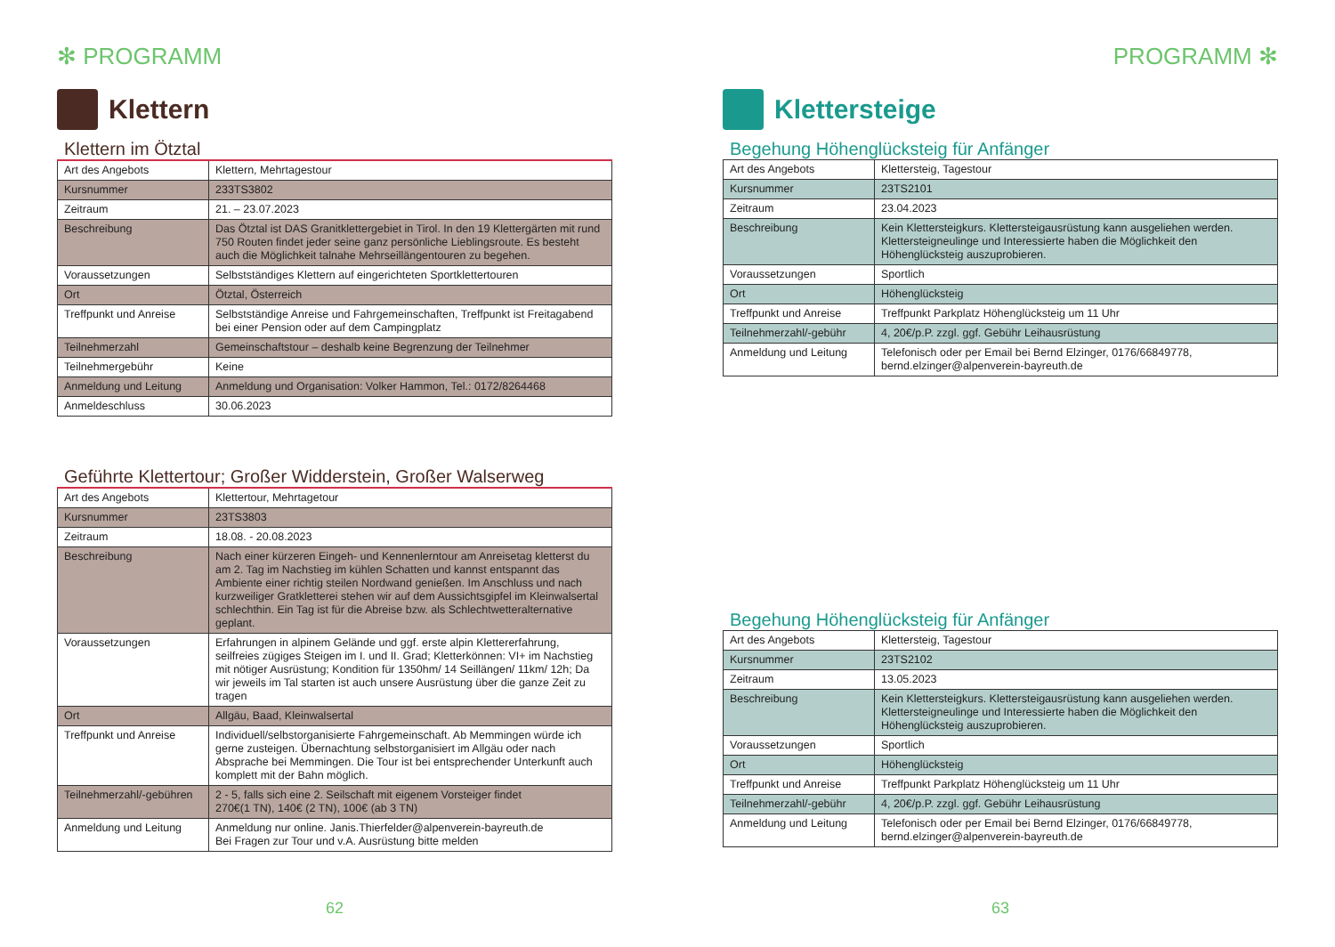✻ PROGRAMM
Klettern
Klettern im Ötztal
| Art des Angebots | Klettern, Mehrtagestour |
| Kursnummer | 233TS3802 |
| Zeitraum | 21. – 23.07.2023 |
| Beschreibung | Das Ötztal ist DAS Granitklettergebiet in Tirol. In den 19 Klettergärten mit rund 750 Routen findet jeder seine ganz persönliche Lieblingsroute. Es besteht auch die Möglichkeit talnahe Mehrseillängentouren zu begehen. |
| Voraussetzungen | Selbstständiges Klettern auf eingerichteten Sportklettertouren |
| Ort | Ötztal, Österreich |
| Treffpunkt und Anreise | Selbstständige Anreise und Fahrgemeinschaften, Treffpunkt ist Freitagabend bei einer Pension oder auf dem Campingplatz |
| Teilnehmerzahl | Gemeinschaftstour – deshalb keine Begrenzung der Teilnehmer |
| Teilnehmergebühr | Keine |
| Anmeldung und Leitung | Anmeldung und Organisation: Volker Hammon, Tel.: 0172/8264468 |
| Anmeldeschluss | 30.06.2023 |
Geführte Klettertour; Großer Widderstein, Großer Walserweg
| Art des Angebots | Klettertour, Mehrtagetour |
| Kursnummer | 23TS3803 |
| Zeitraum | 18.08. - 20.08.2023 |
| Beschreibung | Nach einer kürzeren Eingeh- und Kennenlerntour am Anreisetag kletterst du am 2. Tag im Nachstieg im kühlen Schatten und kannst entspannt das Ambiente einer richtig steilen Nordwand genießen. Im Anschluss und nach kurzweiliger Gratkletterei stehen wir auf dem Aussichtsgipfel im Kleinwalsertal schlechthin. Ein Tag ist für die Abreise bzw. als Schlechtwetteralternative geplant. |
| Voraussetzungen | Erfahrungen in alpinem Gelände und ggf. erste alpin Klettererfahrung, seilfreies zügiges Steigen im I. und II. Grad; Kletterkönnen: VI+ im Nachstieg mit nötiger Ausrüstung; Kondition für 1350hm/ 14 Seillängen/ 11km/ 12h; Da wir jeweils im Tal starten ist auch unsere Ausrüstung über die ganze Zeit zu tragen |
| Ort | Allgäu, Baad, Kleinwalsertal |
| Treffpunkt und Anreise | Individuell/selbstorganisierte Fahrgemeinschaft. Ab Memmingen würde ich gerne zusteigen. Übernachtung selbstorganisiert im Allgäu oder nach Absprache bei Memmingen. Die Tour ist bei entsprechender Unterkunft auch komplett mit der Bahn möglich. |
| Teilnehmerzahl/-gebühren | 2 - 5, falls sich eine 2. Seilschaft mit eigenem Vorsteiger findet 270€(1 TN), 140€ (2 TN), 100€ (ab 3 TN) |
| Anmeldung und Leitung | Anmeldung nur online. Janis.Thierfelder@alpenverein-bayreuth.de Bei Fragen zur Tour und v.A. Ausrüstung bitte melden |
62
PROGRAMM ✻
Klettersteige
Begehung Höhenglücksteig für Anfänger
| Art des Angebots | Klettersteig, Tagestour |
| Kursnummer | 23TS2101 |
| Zeitraum | 23.04.2023 |
| Beschreibung | Kein Klettersteigkurs. Klettersteigausrüstung kann ausgeliehen werden. Klettersteigneulinge und Interessierte haben die Möglichkeit den Höhenglücksteig auszuprobieren. |
| Voraussetzungen | Sportlich |
| Ort | Höhenglücksteig |
| Treffpunkt und Anreise | Treffpunkt Parkplatz Höhenglücksteig um 11 Uhr |
| Teilnehmerzahl/-gebühr | 4, 20€/p.P. zzgl. ggf. Gebühr Leihausrüstung |
| Anmeldung und Leitung | Telefonisch oder per Email bei Bernd Elzinger, 0176/66849778, bernd.elzinger@alpenverein-bayreuth.de |
Begehung Höhenglücksteig für Anfänger
| Art des Angebots | Klettersteig, Tagestour |
| Kursnummer | 23TS2102 |
| Zeitraum | 13.05.2023 |
| Beschreibung | Kein Klettersteigkurs. Klettersteigausrüstung kann ausgeliehen werden. Klettersteigneulinge und Interessierte haben die Möglichkeit den Höhenglücksteig auszuprobieren. |
| Voraussetzungen | Sportlich |
| Ort | Höhenglücksteig |
| Treffpunkt und Anreise | Treffpunkt Parkplatz Höhenglücksteig um 11 Uhr |
| Teilnehmerzahl/-gebühr | 4, 20€/p.P. zzgl. ggf. Gebühr Leihausrüstung |
| Anmeldung und Leitung | Telefonisch oder per Email bei Bernd Elzinger, 0176/66849778, bernd.elzinger@alpenverein-bayreuth.de |
63